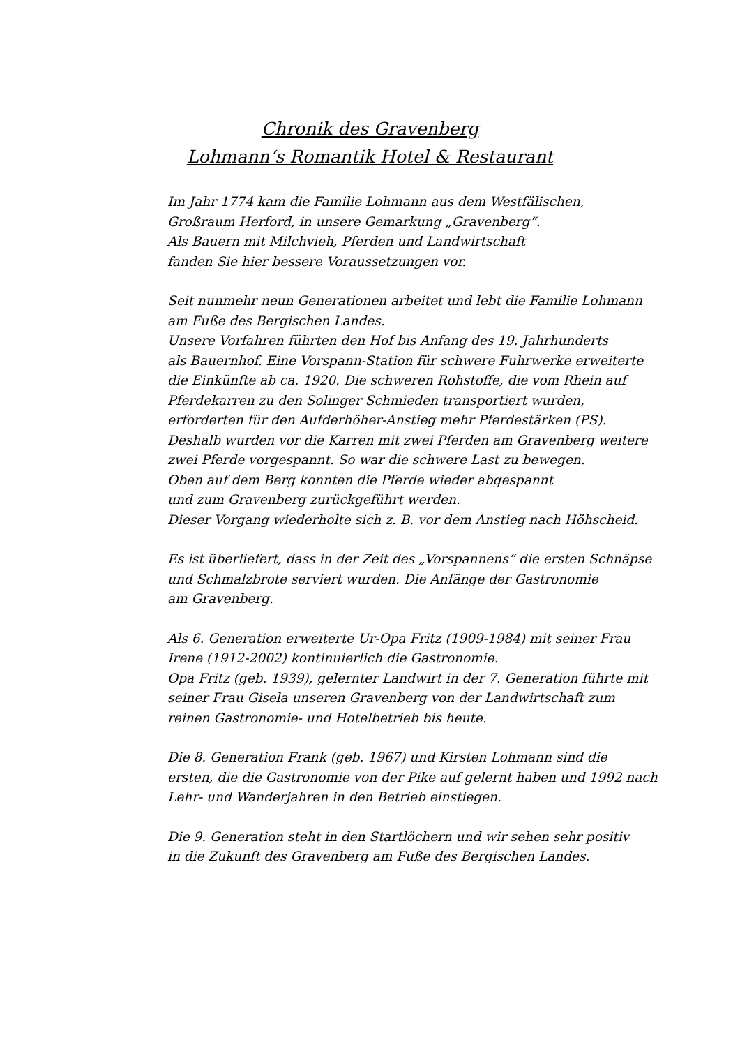Chronik des Gravenberg
Lohmann‘s Romantik Hotel & Restaurant
Im Jahr 1774 kam die Familie Lohmann aus dem Westfälischen,
Großraum Herford, in unsere Gemarkung „Gravenberg“.
Als Bauern mit Milchvieh, Pferden und Landwirtschaft
fanden Sie hier bessere Voraussetzungen vor.
Seit nunmehr neun Generationen arbeitet und lebt die Familie Lohmann
am Fuße des Bergischen Landes.
Unsere Vorfahren führten den Hof bis Anfang des 19. Jahrhunderts
als Bauernhof. Eine Vorspann-Station für schwere Fuhrwerke erweiterte
die Einkünfte ab ca. 1920. Die schweren Rohstoffe, die vom Rhein auf
Pferdekarren zu den Solinger Schmieden transportiert wurden,
erforderten für den Aufderhöher-Anstieg mehr Pferdestärken (PS).
Deshalb wurden vor die Karren mit zwei Pferden am Gravenberg weitere
zwei Pferde vorgespannt. So war die schwere Last zu bewegen.
Oben auf dem Berg konnten die Pferde wieder abgespannt
und zum Gravenberg zurückgeführt werden.
Dieser Vorgang wiederholte sich z. B. vor dem Anstieg nach Höhscheid.
Es ist überliefert, dass in der Zeit des „Vorspannens“ die ersten Schnäpse
und Schmalzbrote serviert wurden. Die Anfänge der Gastronomie
am Gravenberg.
Als 6. Generation erweiterte Ur-Opa Fritz (1909-1984) mit seiner Frau
Irene (1912-2002) kontinuierlich die Gastronomie.
Opa Fritz (geb. 1939), gelernter Landwirt in der 7. Generation führte mit
seiner Frau Gisela unseren Gravenberg von der Landwirtschaft zum
reinen Gastronomie- und Hotelbetrieb bis heute.
Die 8. Generation Frank (geb. 1967) und Kirsten Lohmann sind die
ersten, die die Gastronomie von der Pike auf gelernt haben und 1992 nach
Lehr- und Wanderjahren in den Betrieb einstiegen.
Die 9. Generation steht in den Startlöchern und wir sehen sehr positiv
in die Zukunft des Gravenberg am Fuße des Bergischen Landes.